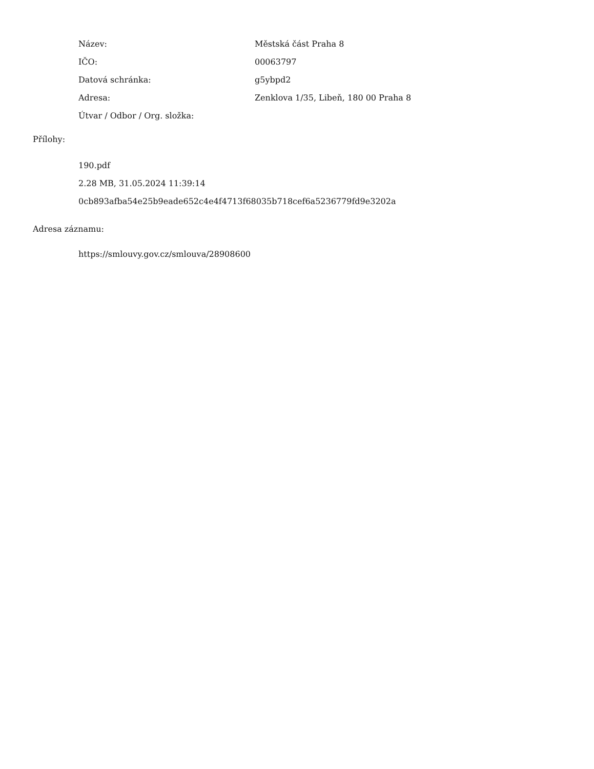Název: Městská část Praha 8
IČO: 00063797
Datová schránka: g5ybpd2
Adresa: Zenklova 1/35, Libeň, 180 00 Praha 8
Útvar / Odbor / Org. složka:
Přílohy:
190.pdf
2.28 MB, 31.05.2024 11:39:14
0cb893afba54e25b9eade652c4e4f4713f68035b718cef6a5236779fd9e3202a
Adresa záznamu:
https://smlouvy.gov.cz/smlouva/28908600